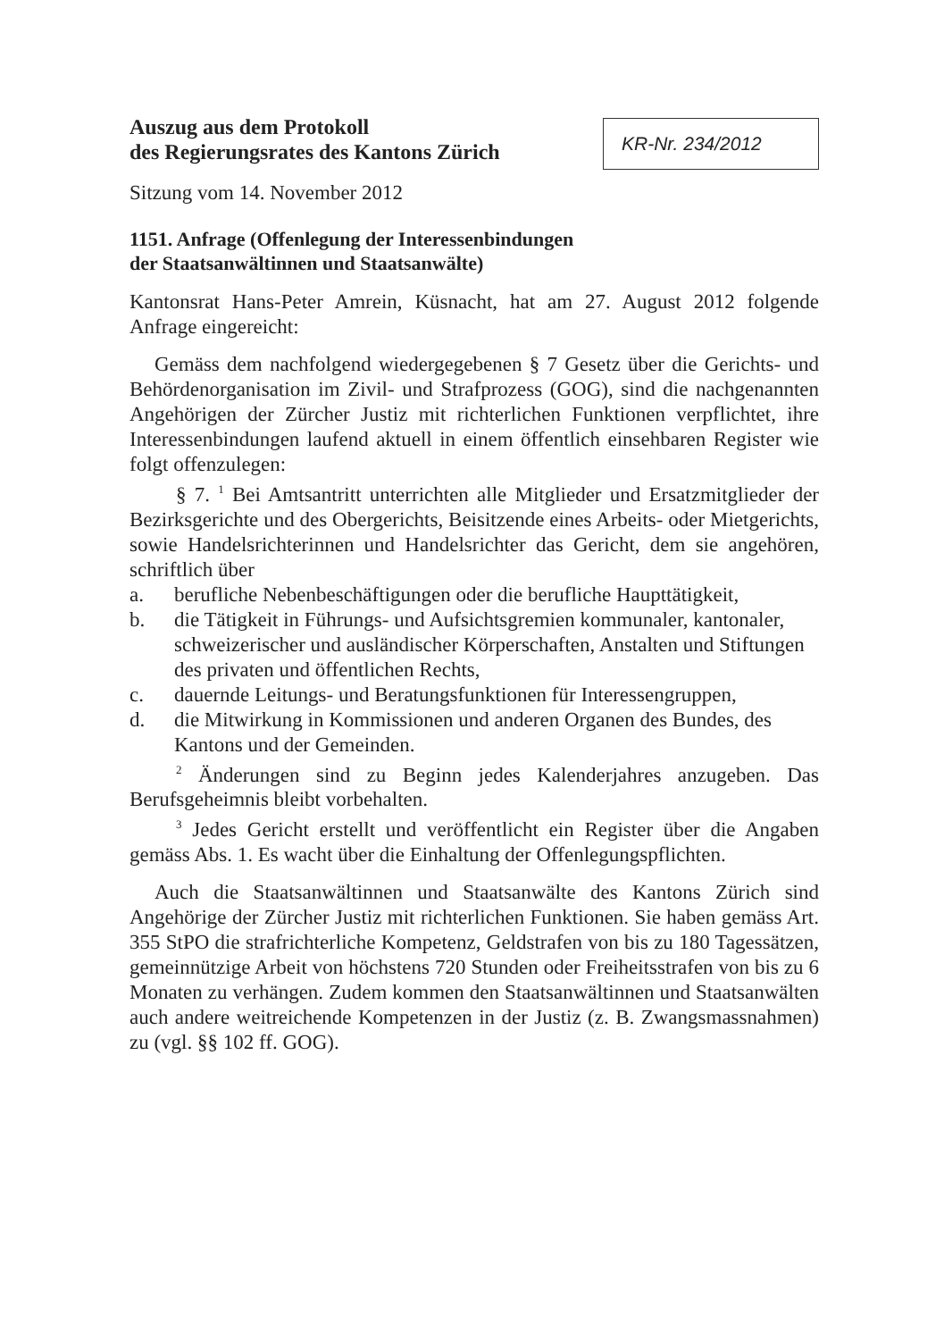Auszug aus dem Protokoll
des Regierungsrates des Kantons Zürich
KR-Nr. 234/2012
Sitzung vom 14. November 2012
1151. Anfrage (Offenlegung der Interessenbindungen
der Staatsanwältinnen und Staatsanwälte)
Kantonsrat Hans-Peter Amrein, Küsnacht, hat am 27. August 2012 folgende Anfrage eingereicht:
Gemäss dem nachfolgend wiedergegebenen § 7 Gesetz über die Gerichts- und Behördenorganisation im Zivil- und Strafprozess (GOG), sind die nachgenannten Angehörigen der Zürcher Justiz mit richterlichen Funktionen verpflichtet, ihre Interessenbindungen laufend aktuell in einem öffentlich einsehbaren Register wie folgt offenzulegen:
§ 7. <sup>1</sup> Bei Amtsantritt unterrichten alle Mitglieder und Ersatzmitglieder der Bezirksgerichte und des Obergerichts, Beisitzende eines Arbeits- oder Mietgerichts, sowie Handelsrichterinnen und Handelsrichter das Gericht, dem sie angehören, schriftlich über
a. berufliche Nebenbeschäftigungen oder die berufliche Haupttätigkeit,
b. die Tätigkeit in Führungs- und Aufsichtsgremien kommunaler, kantonaler, schweizerischer und ausländischer Körperschaften, Anstalten und Stiftungen des privaten und öffentlichen Rechts,
c. dauernde Leitungs- und Beratungsfunktionen für Interessengruppen,
d. die Mitwirkung in Kommissionen und anderen Organen des Bundes, des Kantons und der Gemeinden.
<sup>2</sup> Änderungen sind zu Beginn jedes Kalenderjahres anzugeben. Das Berufsgeheimnis bleibt vorbehalten.
<sup>3</sup> Jedes Gericht erstellt und veröffentlicht ein Register über die Angaben gemäss Abs. 1. Es wacht über die Einhaltung der Offenlegungspflichten.
Auch die Staatsanwältinnen und Staatsanwälte des Kantons Zürich sind Angehörige der Zürcher Justiz mit richterlichen Funktionen. Sie haben gemäss Art. 355 StPO die strafrichterliche Kompetenz, Geldstrafen von bis zu 180 Tagessätzen, gemeinnützige Arbeit von höchstens 720 Stunden oder Freiheitsstrafen von bis zu 6 Monaten zu verhängen. Zudem kommen den Staatsanwältinnen und Staatsanwälten auch andere weitreichende Kompetenzen in der Justiz (z. B. Zwangsmassnahmen) zu (vgl. §§ 102 ff. GOG).